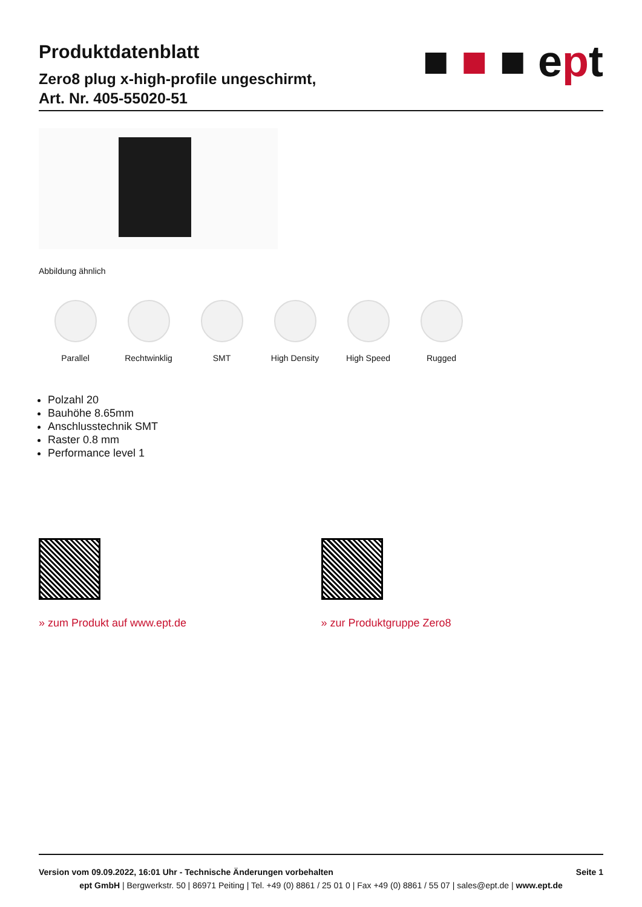Produktdatenblatt
Zero8 plug x-high-profile ungeschirmt,
Art. Nr. 405-55020-51
■ ■ ■ ept
Abbildung ähnlich
Parallel Rechtwinklig SMT High Density High Speed Rugged
Polzahl 20
Bauhöhe 8.65mm
Anschlusstechnik SMT
Raster 0.8 mm
Performance level 1
» zum Produkt auf www.ept.de » zur Produktgruppe Zero8
Version vom 09.09.2022, 16:01 Uhr - Technische Änderungen vorbehalten Seite 1
ept GmbH | Bergwerkstr. 50 | 86971 Peiting | Tel. +49 (0) 8861 / 25 01 0 | Fax +49 (0) 8861 / 55 07 | sales@ept.de | www.ept.de